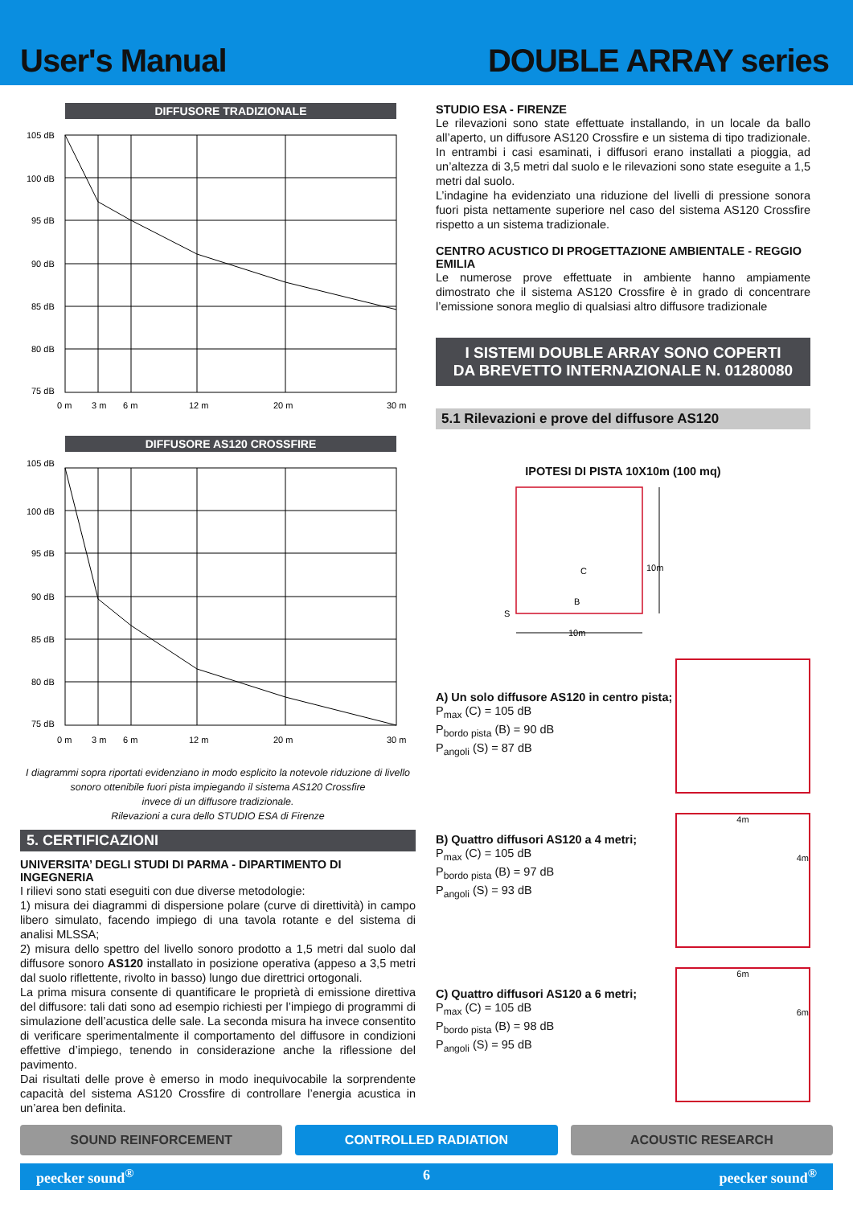User's Manual
DOUBLE ARRAY series
DIFFUSORE TRADIZIONALE
105 dB
100 dB
95 dB
90 dB
85 dB
80 dB
75 dB
0 m
3 m
6 m
12 m
20 m
30 m
DIFFUSORE AS120 CROSSFIRE
105 dB
100 dB
95 dB
90 dB
85 dB
80 dB
75 dB
0 m
3 m
6 m
12 m
20 m
30 m
I diagrammi sopra riportati evidenziano in modo esplicito la notevole riduzione di livello
sonoro ottenibile fuori pista impiegando il sistema AS120 Crossfire
invece di un diffusore tradizionale.
Rilevazioni a cura dello STUDIO ESA di Firenze
5. CERTIFICAZIONI
UNIVERSITA’ DEGLI STUDI DI PARMA - DIPARTIMENTO DI INGEGNERIA
I rilievi sono stati eseguiti con due diverse metodologie:
1) misura dei diagrammi di dispersione polare (curve di direttività) in campo libero simulato, facendo impiego di una tavola rotante e del sistema di analisi MLSSA;
2) misura dello spettro del livello sonoro prodotto a 1,5 metri dal suolo dal diffusore sonoro AS120 installato in posizione operativa (appeso a 3,5 metri dal suolo riflettente, rivolto in basso) lungo due direttrici ortogonali.
La prima misura consente di quantificare le proprietà di emissione direttiva del diffusore: tali dati sono ad esempio richiesti per l’impiego di programmi di simulazione dell’acustica delle sale. La seconda misura ha invece consentito di verificare sperimentalmente il comportamento del diffusore in condizioni effettive d’impiego, tenendo in considerazione anche la riflessione del pavimento.
Dai risultati delle prove è emerso in modo inequivocabile la sorprendente capacità del sistema AS120 Crossfire di controllare l’energia acustica in un’area ben definita.
STUDIO ESA - FIRENZE
Le rilevazioni sono state effettuate installando, in un locale da ballo all’aperto, un diffusore AS120 Crossfire e un sistema di tipo tradizionale. In entrambi i casi esaminati, i diffusori erano installati a pioggia, ad un’altezza di 3,5 metri dal suolo e le rilevazioni sono state eseguite a 1,5 metri dal suolo.
L’indagine ha evidenziato una riduzione del livelli di pressione sonora fuori pista nettamente superiore nel caso del sistema AS120 Crossfire rispetto a un sistema tradizionale.
CENTRO ACUSTICO DI PROGETTAZIONE AMBIENTALE - REGGIO EMILIA
Le numerose prove effettuate in ambiente hanno ampiamente dimostrato che il sistema AS120 Crossfire è in grado di concentrare l’emissione sonora meglio di qualsiasi altro diffusore tradizionale
I SISTEMI DOUBLE ARRAY SONO COPERTI
DA BREVETTO INTERNAZIONALE N. 01280080
5.1 Rilevazioni e prove del diffusore AS120
IPOTESI DI PISTA 10X10m (100 mq)
C
10m
B
S
10m
A) Un solo diffusore AS120 in centro pista;
P<sub>max</sub> (C) = 105 dB
P<sub>bordo pista</sub> (B) = 90 dB
P<sub>angoli</sub> (S) = 87 dB
B) Quattro diffusori AS120 a 4 metri;
P<sub>max</sub> (C) = 105 dB
P<sub>bordo pista</sub> (B) = 97 dB
P<sub>angoli</sub> (S) = 93 dB
4m
4m
C) Quattro diffusori AS120 a 6 metri;
P<sub>max</sub> (C) = 105 dB
P<sub>bordo pista</sub> (B) = 98 dB
P<sub>angoli</sub> (S) = 95 dB
6m
6m
SOUND REINFORCEMENT CONTROLLED RADIATION ACOUSTIC RESEARCH
peecker sound<sup>®</sup> 6 peecker sound<sup>®</sup>